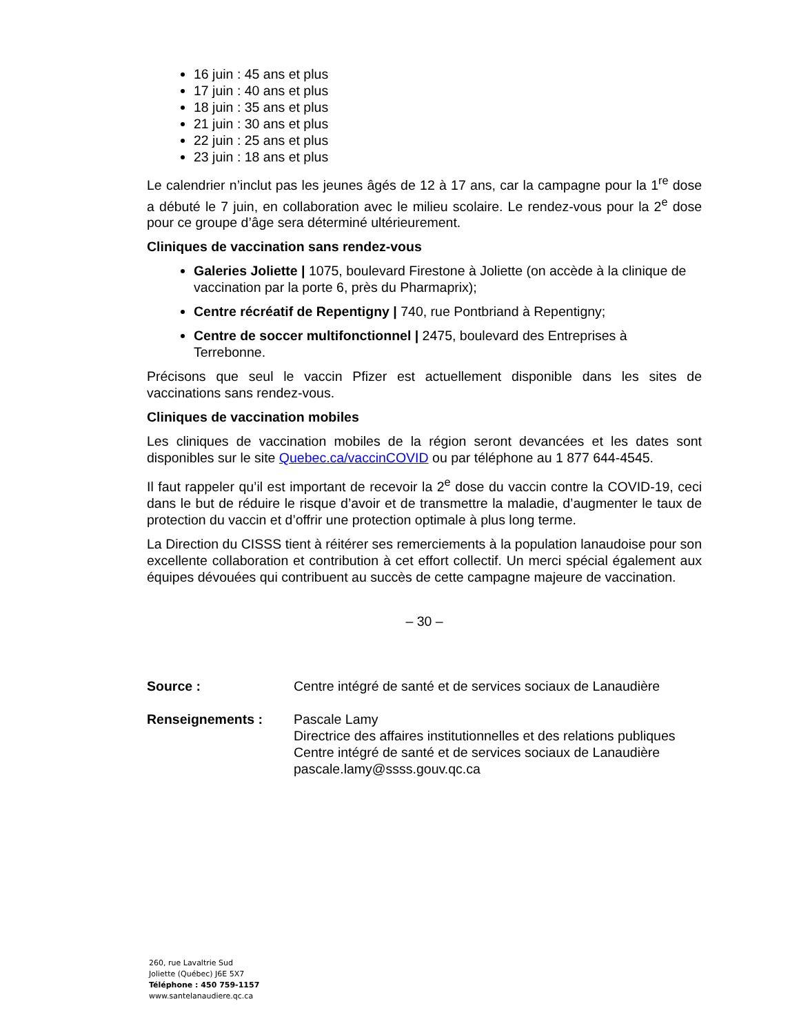16 juin : 45 ans et plus
17 juin : 40 ans et plus
18 juin : 35 ans et plus
21 juin : 30 ans et plus
22 juin : 25 ans et plus
23 juin : 18 ans et plus
Le calendrier n’inclut pas les jeunes âgés de 12 à 17 ans, car la campagne pour la 1<sup>re</sup> dose a débuté le 7 juin, en collaboration avec le milieu scolaire. Le rendez-vous pour la 2<sup>e</sup> dose pour ce groupe d’âge sera déterminé ultérieurement.
Cliniques de vaccination sans rendez-vous
Galeries Joliette | 1075, boulevard Firestone à Joliette (on accède à la clinique de vaccination par la porte 6, près du Pharmaprix);
Centre récréatif de Repentigny | 740, rue Pontbriand à Repentigny;
Centre de soccer multifonctionnel | 2475, boulevard des Entreprises à Terrebonne.
Précisons que seul le vaccin Pfizer est actuellement disponible dans les sites de vaccinations sans rendez-vous.
Cliniques de vaccination mobiles
Les cliniques de vaccination mobiles de la région seront devancées et les dates sont disponibles sur le site Quebec.ca/vaccinCOVID ou par téléphone au 1 877 644-4545.
Il faut rappeler qu’il est important de recevoir la 2<sup>e</sup> dose du vaccin contre la COVID-19, ceci dans le but de réduire le risque d’avoir et de transmettre la maladie, d’augmenter le taux de protection du vaccin et d’offrir une protection optimale à plus long terme.
La Direction du CISSS tient à réitérer ses remerciements à la population lanaudoise pour son excellente collaboration et contribution à cet effort collectif. Un merci spécial également aux équipes dévouées qui contribuent au succès de cette campagne majeure de vaccination.
– 30 –
Source : Centre intégré de santé et de services sociaux de Lanaudière
Renseignements : Pascale Lamy
Directrice des affaires institutionnelles et des relations publiques
Centre intégré de santé et de services sociaux de Lanaudière
pascale.lamy@ssss.gouv.qc.ca
260, rue Lavaltrie Sud
Joliette (Québec) J6E 5X7
Téléphone : 450 759-1157
www.santelanaudiere.qc.ca